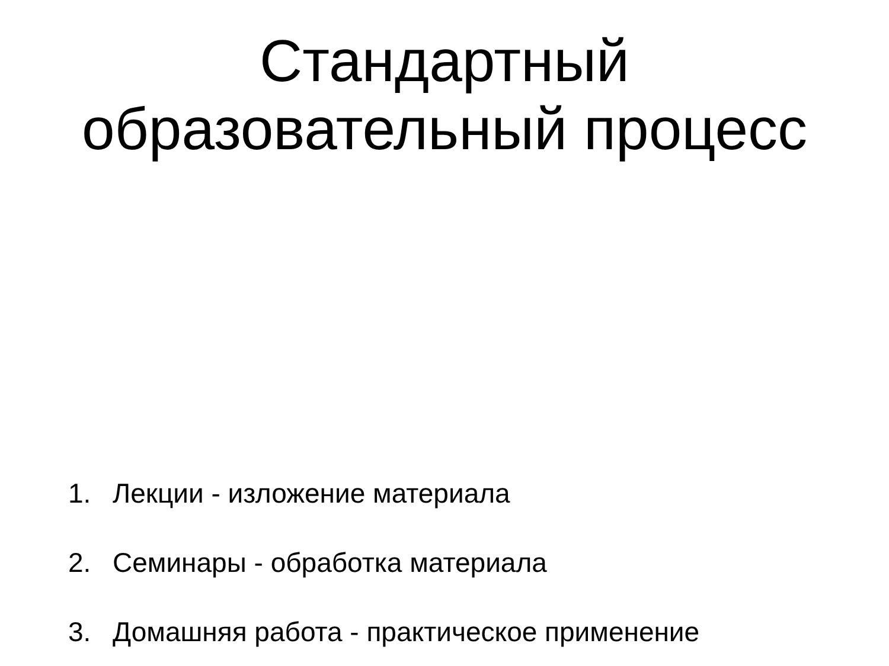Стандартный
образовательный процесс
1. Лекции - изложение материала
2. Семинары - обработка материала
3. Домашняя работа - практическое применение